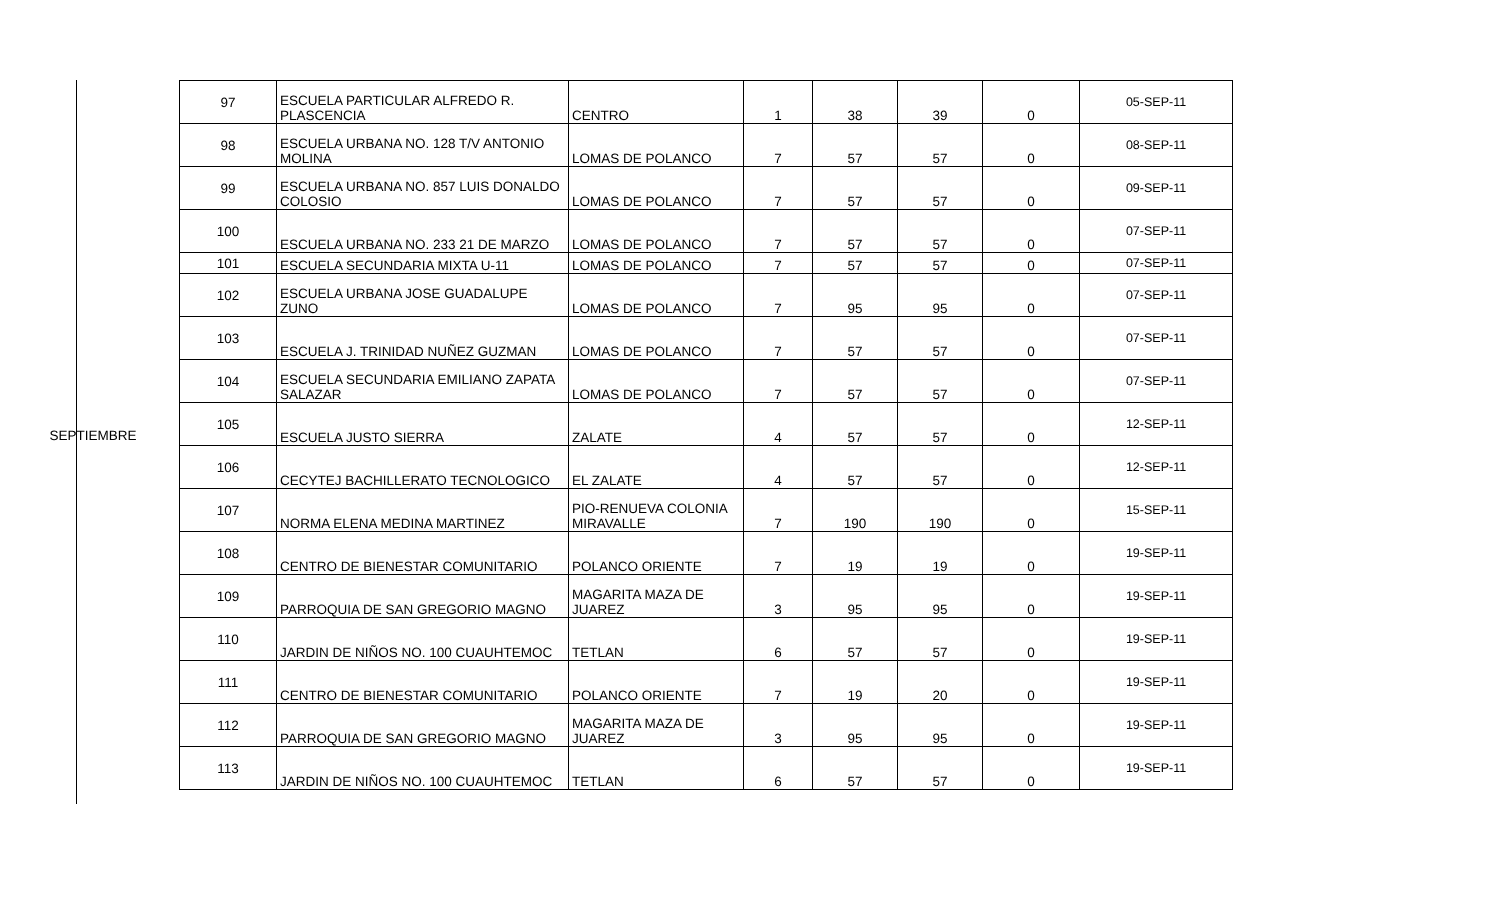| SEPTIEMBRE | 97 | ESCUELA PARTICULAR ALFREDO R. PLASCENCIA | CENTRO | 1 | 38 | 39 | 0 | 05-SEP-11 |
| | 98 | ESCUELA URBANA NO. 128 T/V ANTONIO MOLINA | LOMAS DE POLANCO | 7 | 57 | 57 | 0 | 08-SEP-11 |
| | 99 | ESCUELA URBANA NO. 857 LUIS DONALDO COLOSIO | LOMAS DE POLANCO | 7 | 57 | 57 | 0 | 09-SEP-11 |
| | 100 | ESCUELA URBANA NO. 233 21 DE MARZO | LOMAS DE POLANCO | 7 | 57 | 57 | 0 | 07-SEP-11 |
| | 101 | ESCUELA SECUNDARIA MIXTA U-11 | LOMAS DE POLANCO | 7 | 57 | 57 | 0 | 07-SEP-11 |
| | 102 | ESCUELA URBANA JOSE GUADALUPE ZUNO | LOMAS DE POLANCO | 7 | 95 | 95 | 0 | 07-SEP-11 |
| | 103 | ESCUELA J. TRINIDAD NUÑEZ GUZMAN | LOMAS DE POLANCO | 7 | 57 | 57 | 0 | 07-SEP-11 |
| | 104 | ESCUELA SECUNDARIA EMILIANO ZAPATA SALAZAR | LOMAS DE POLANCO | 7 | 57 | 57 | 0 | 07-SEP-11 |
| | 105 | ESCUELA JUSTO SIERRA | ZALATE | 4 | 57 | 57 | 0 | 12-SEP-11 |
| | 106 | CECYTEJ BACHILLERATO TECNOLOGICO | EL ZALATE | 4 | 57 | 57 | 0 | 12-SEP-11 |
| | 107 | NORMA ELENA MEDINA MARTINEZ | PIO-RENUEVA COLONIA MIRAVALLE | 7 | 190 | 190 | 0 | 15-SEP-11 |
| | 108 | CENTRO DE BIENESTAR COMUNITARIO | POLANCO ORIENTE | 7 | 19 | 19 | 0 | 19-SEP-11 |
| | 109 | PARROQUIA DE SAN GREGORIO MAGNO | MAGARITA MAZA DE JUAREZ | 3 | 95 | 95 | 0 | 19-SEP-11 |
| | 110 | JARDIN DE NIÑOS NO. 100 CUAUHTEMOC | TETLAN | 6 | 57 | 57 | 0 | 19-SEP-11 |
| | 111 | CENTRO DE BIENESTAR COMUNITARIO | POLANCO ORIENTE | 7 | 19 | 20 | 0 | 19-SEP-11 |
| | 112 | PARROQUIA DE SAN GREGORIO MAGNO | MAGARITA MAZA DE JUAREZ | 3 | 95 | 95 | 0 | 19-SEP-11 |
| | 113 | JARDIN DE NIÑOS NO. 100 CUAUHTEMOC | TETLAN | 6 | 57 | 57 | 0 | 19-SEP-11 |